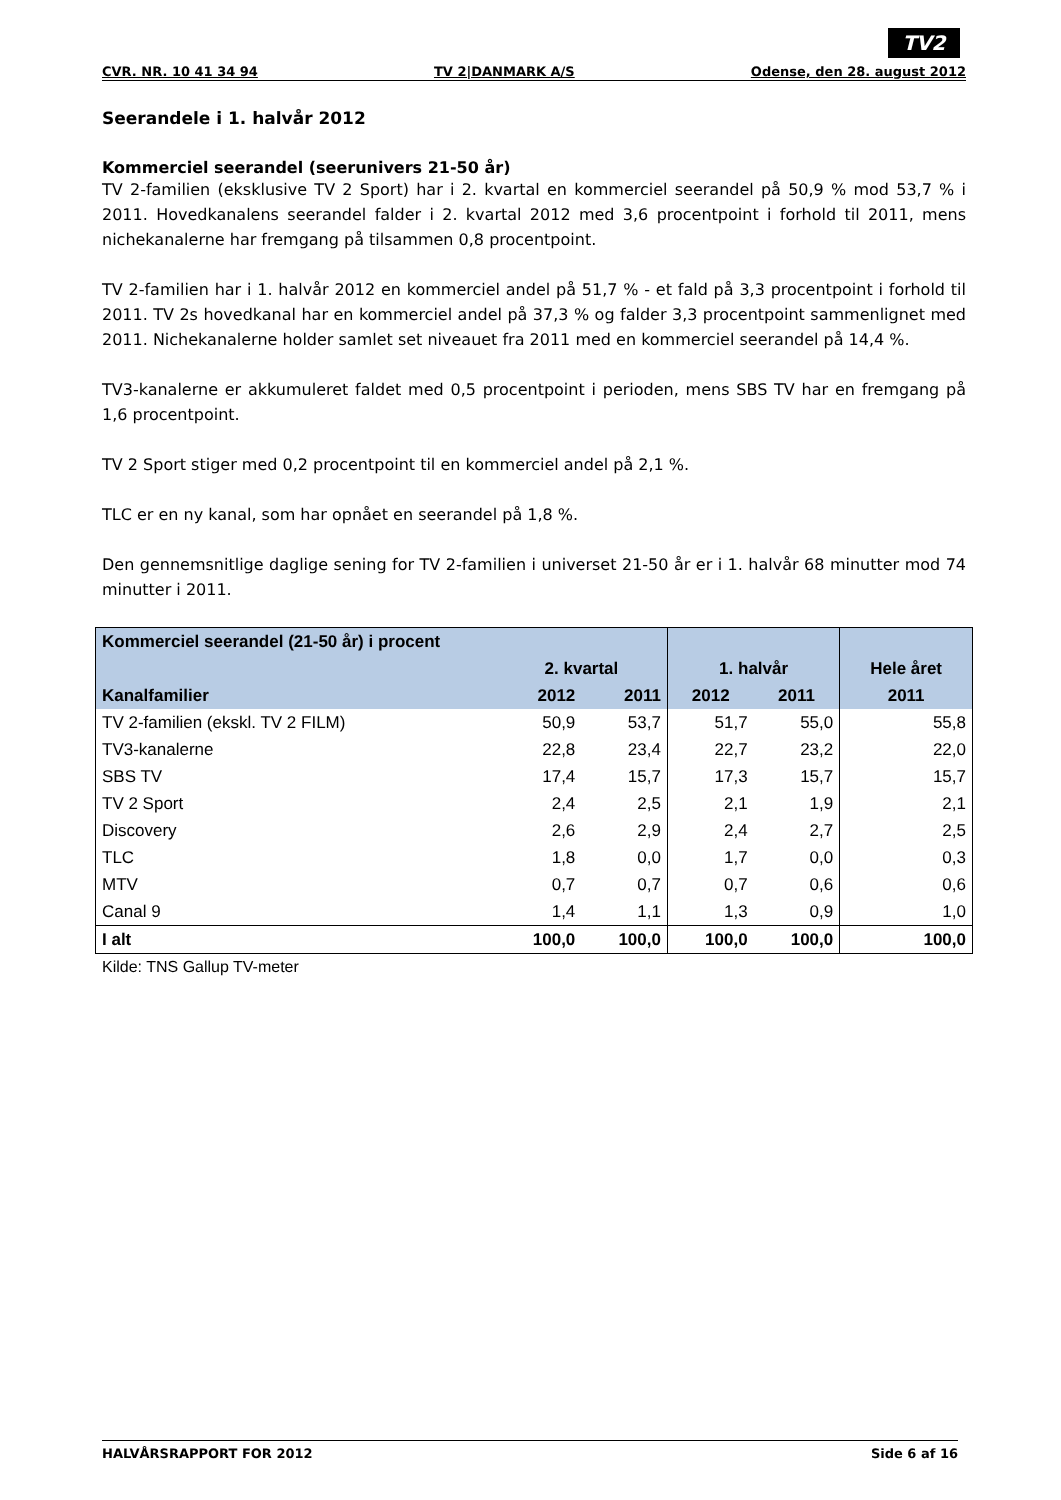TV2
CVR. NR. 10 41 34 94 TV 2|DANMARK A/S Odense, den 28. august 2012
Seerandele i 1. halvår 2012
Kommerciel seerandel (seerunivers 21-50 år)
TV 2-familien (eksklusive TV 2 Sport) har i 2. kvartal en kommerciel seerandel på 50,9 % mod 53,7 % i 2011. Hovedkanalens seerandel falder i 2. kvartal 2012 med 3,6 procentpoint i forhold til 2011, mens nichekanalerne har fremgang på tilsammen 0,8 procentpoint.
TV 2-familien har i 1. halvår 2012 en kommerciel andel på 51,7 % - et fald på 3,3 procentpoint i forhold til 2011. TV 2s hovedkanal har en kommerciel andel på 37,3 % og falder 3,3 procentpoint sammenlignet med 2011. Nichekanalerne holder samlet set niveauet fra 2011 med en kommerciel seerandel på 14,4 %.
TV3-kanalerne er akkumuleret faldet med 0,5 procentpoint i perioden, mens SBS TV har en fremgang på 1,6 procentpoint.
TV 2 Sport stiger med 0,2 procentpoint til en kommerciel andel på 2,1 %.
TLC er en ny kanal, som har opnået en seerandel på 1,8 %.
Den gennemsnitlige daglige sening for TV 2-familien i universet 21-50 år er i 1. halvår 68 minutter mod 74 minutter i 2011.
| Kommerciel seerandel (21-50 år) i procent | | | | | |
| --- | --- | --- | --- | --- | --- |
| | 2. kvartal | | 1. halvår | | Hele året |
| Kanalfamilier | 2012 | 2011 | 2012 | 2011 | 2011 |
| TV 2-familien (ekskl. TV 2 FILM) | 50,9 | 53,7 | 51,7 | 55,0 | 55,8 |
| TV3-kanalerne | 22,8 | 23,4 | 22,7 | 23,2 | 22,0 |
| SBS TV | 17,4 | 15,7 | 17,3 | 15,7 | 15,7 |
| TV 2 Sport | 2,4 | 2,5 | 2,1 | 1,9 | 2,1 |
| Discovery | 2,6 | 2,9 | 2,4 | 2,7 | 2,5 |
| TLC | 1,8 | 0,0 | 1,7 | 0,0 | 0,3 |
| MTV | 0,7 | 0,7 | 0,7 | 0,6 | 0,6 |
| Canal 9 | 1,4 | 1,1 | 1,3 | 0,9 | 1,0 |
| I alt | 100,0 | 100,0 | 100,0 | 100,0 | 100,0 |
Kilde: TNS Gallup TV-meter
HALVÅRSRAPPORT FOR 2012 Side 6 af 16